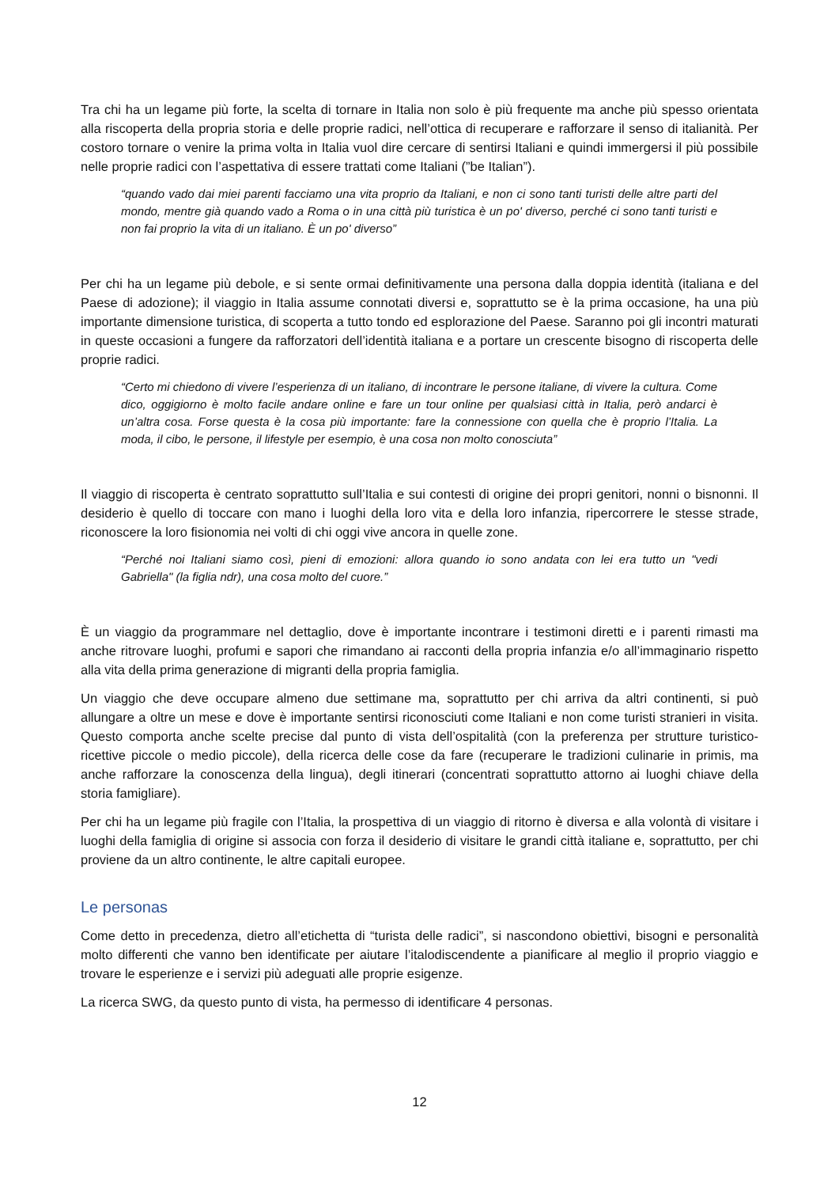Tra chi ha un legame più forte, la scelta di tornare in Italia non solo è più frequente ma anche più spesso orientata alla riscoperta della propria storia e delle proprie radici, nell’ottica di recuperare e rafforzare il senso di italianità. Per costoro tornare o venire la prima volta in Italia vuol dire cercare di sentirsi Italiani e quindi immergersi il più possibile nelle proprie radici con l’aspettativa di essere trattati come Italiani (”be Italian”).
“quando vado dai miei parenti facciamo una vita proprio da Italiani, e non ci sono tanti turisti delle altre parti del mondo, mentre già quando vado a Roma o in una città più turistica è un po' diverso, perché ci sono tanti turisti e non fai proprio la vita di un italiano. È un po' diverso”
Per chi ha un legame più debole, e si sente ormai definitivamente una persona dalla doppia identità (italiana e del Paese di adozione); il viaggio in Italia assume connotati diversi e, soprattutto se è la prima occasione, ha una più importante dimensione turistica, di scoperta a tutto tondo ed esplorazione del Paese. Saranno poi gli incontri maturati in queste occasioni a fungere da rafforzatori dell’identità italiana e a portare un crescente bisogno di riscoperta delle proprie radici.
“Certo mi chiedono di vivere l’esperienza di un italiano, di incontrare le persone italiane, di vivere la cultura. Come dico, oggigiorno è molto facile andare online e fare un tour online per qualsiasi città in Italia, però andarci è un’altra cosa. Forse questa è la cosa più importante: fare la connessione con quella che è proprio l’Italia. La moda, il cibo, le persone, il lifestyle per esempio, è una cosa non molto conosciuta”
Il viaggio di riscoperta è centrato soprattutto sull’Italia e sui contesti di origine dei propri genitori, nonni o bisnonni. Il desiderio è quello di toccare con mano i luoghi della loro vita e della loro infanzia, ripercorrere le stesse strade, riconoscere la loro fisionomia nei volti di chi oggi vive ancora in quelle zone.
“Perché noi Italiani siamo così, pieni di emozioni: allora quando io sono andata con lei era tutto un "vedi Gabriella" (la figlia ndr), una cosa molto del cuore.”
È un viaggio da programmare nel dettaglio, dove è importante incontrare i testimoni diretti e i parenti rimasti ma anche ritrovare luoghi, profumi e sapori che rimandano ai racconti della propria infanzia e/o all’immaginario rispetto alla vita della prima generazione di migranti della propria famiglia.
Un viaggio che deve occupare almeno due settimane ma, soprattutto per chi arriva da altri continenti, si può allungare a oltre un mese e dove è importante sentirsi riconosciuti come Italiani e non come turisti stranieri in visita. Questo comporta anche scelte precise dal punto di vista dell’ospitalità (con la preferenza per strutture turistico-ricettive piccole o medio piccole), della ricerca delle cose da fare (recuperare le tradizioni culinarie in primis, ma anche rafforzare la conoscenza della lingua), degli itinerari (concentrati soprattutto attorno ai luoghi chiave della storia famigliare).
Per chi ha un legame più fragile con l’Italia, la prospettiva di un viaggio di ritorno è diversa e alla volontà di visitare i luoghi della famiglia di origine si associa con forza il desiderio di visitare le grandi città italiane e, soprattutto, per chi proviene da un altro continente, le altre capitali europee.
Le personas
Come detto in precedenza, dietro all’etichetta di “turista delle radici”, si nascondono obiettivi, bisogni e personalità molto differenti che vanno ben identificate per aiutare l’italodiscendente a pianificare al meglio il proprio viaggio e trovare le esperienze e i servizi più adeguati alle proprie esigenze.
La ricerca SWG, da questo punto di vista, ha permesso di identificare 4 personas.
12